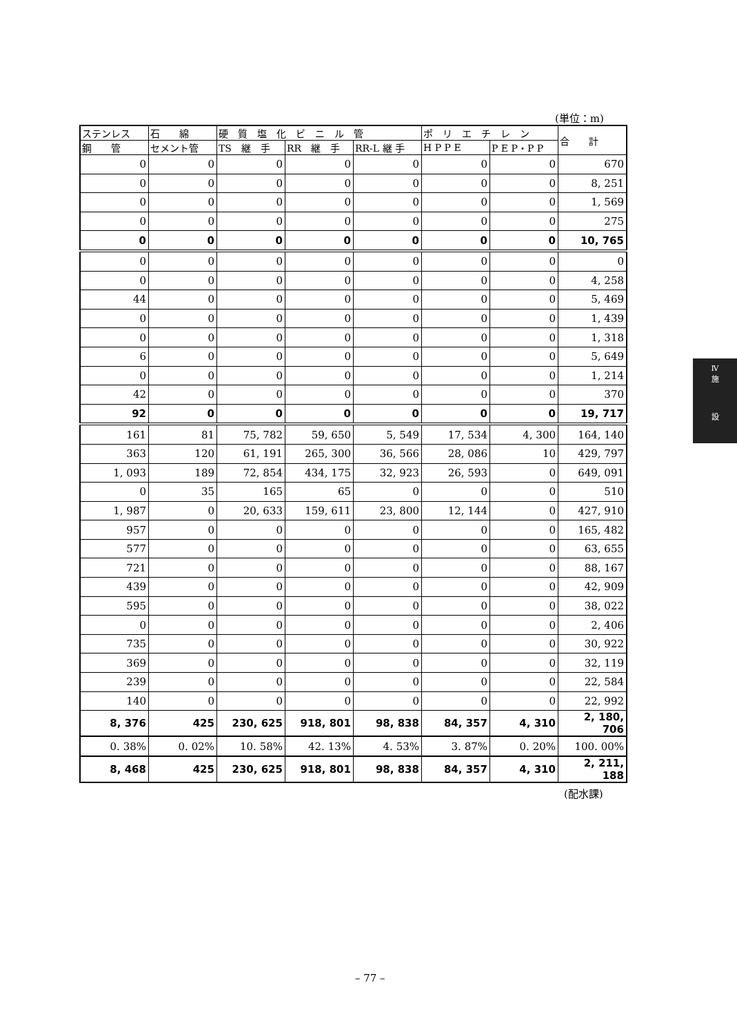(単位：m)
| ステンレス | 石 綿 | 硬 質 塩 化 ビ ニ ル 管 | | | ポ リ エ チ レ ン | | 合 計 |
| --- | --- | --- | --- | --- | --- | --- | --- |
| 鋼 管 | セメント管 | TS 継 手 | RR 継 手 | RR-L 継 手 | H P P E | P E P・P P | |
| 0 | 0 | 0 | 0 | 0 | 0 | 0 | 670 |
| 0 | 0 | 0 | 0 | 0 | 0 | 0 | 8, 251 |
| 0 | 0 | 0 | 0 | 0 | 0 | 0 | 1, 569 |
| 0 | 0 | 0 | 0 | 0 | 0 | 0 | 275 |
| 0 | 0 | 0 | 0 | 0 | 0 | 0 | 10, 765 |
| 0 | 0 | 0 | 0 | 0 | 0 | 0 | 0 |
| 0 | 0 | 0 | 0 | 0 | 0 | 0 | 4, 258 |
| 44 | 0 | 0 | 0 | 0 | 0 | 0 | 5, 469 |
| 0 | 0 | 0 | 0 | 0 | 0 | 0 | 1, 439 |
| 0 | 0 | 0 | 0 | 0 | 0 | 0 | 1, 318 |
| 6 | 0 | 0 | 0 | 0 | 0 | 0 | 5, 649 |
| 0 | 0 | 0 | 0 | 0 | 0 | 0 | 1, 214 |
| 42 | 0 | 0 | 0 | 0 | 0 | 0 | 370 |
| 92 | 0 | 0 | 0 | 0 | 0 | 0 | 19, 717 |
| 161 | 81 | 75, 782 | 59, 650 | 5, 549 | 17, 534 | 4, 300 | 164, 140 |
| 363 | 120 | 61, 191 | 265, 300 | 36, 566 | 28, 086 | 10 | 429, 797 |
| 1, 093 | 189 | 72, 854 | 434, 175 | 32, 923 | 26, 593 | 0 | 649, 091 |
| 0 | 35 | 165 | 65 | 0 | 0 | 0 | 510 |
| 1, 987 | 0 | 20, 633 | 159, 611 | 23, 800 | 12, 144 | 0 | 427, 910 |
| 957 | 0 | 0 | 0 | 0 | 0 | 0 | 165, 482 |
| 577 | 0 | 0 | 0 | 0 | 0 | 0 | 63, 655 |
| 721 | 0 | 0 | 0 | 0 | 0 | 0 | 88, 167 |
| 439 | 0 | 0 | 0 | 0 | 0 | 0 | 42, 909 |
| 595 | 0 | 0 | 0 | 0 | 0 | 0 | 38, 022 |
| 0 | 0 | 0 | 0 | 0 | 0 | 0 | 2, 406 |
| 735 | 0 | 0 | 0 | 0 | 0 | 0 | 30, 922 |
| 369 | 0 | 0 | 0 | 0 | 0 | 0 | 32, 119 |
| 239 | 0 | 0 | 0 | 0 | 0 | 0 | 22, 584 |
| 140 | 0 | 0 | 0 | 0 | 0 | 0 | 22, 992 |
| 8, 376 | 425 | 230, 625 | 918, 801 | 98, 838 | 84, 357 | 4, 310 | 2, 180, 706 |
| 0. 38% | 0. 02% | 10. 58% | 42. 13% | 4. 53% | 3. 87% | 0. 20% | 100. 00% |
| 8, 468 | 425 | 230, 625 | 918, 801 | 98, 838 | 84, 357 | 4, 310 | 2, 211, 188 |
(配水課)
– 77 –
Ⅳ
施
設